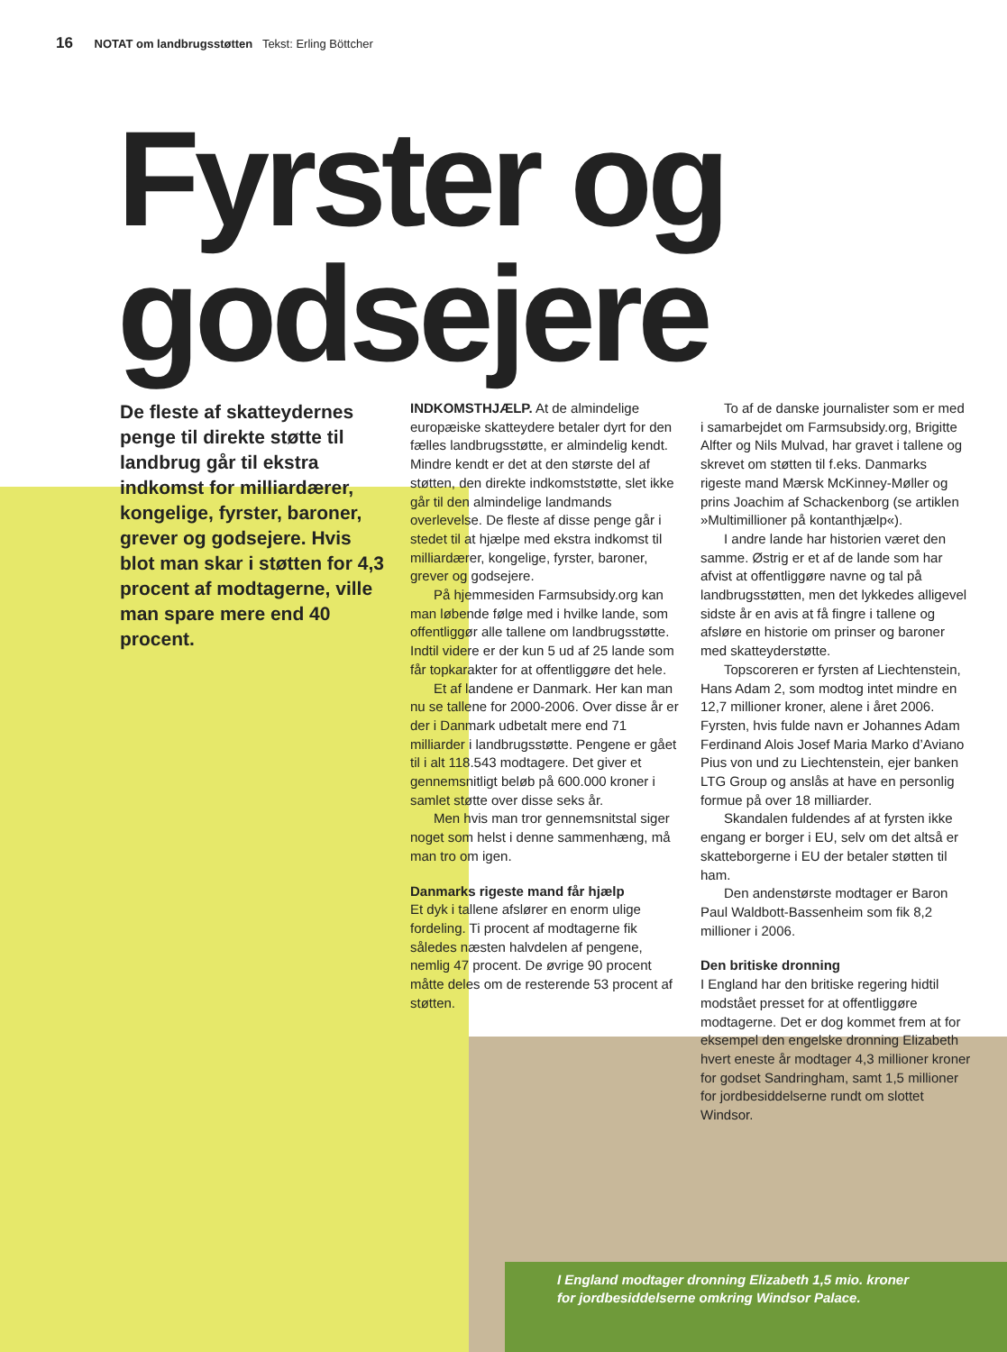16 NOTAT om landbrugsstøtten Tekst: Erling Böttcher
Fyrster og godsejere
De fleste af skatteydernes penge til direkte støtte til landbrug går til ekstra indkomst for milliardærer, kongelige, fyrster, baroner, grever og godsejere. Hvis blot man skar i støtten for 4,3 procent af modtagerne, ville man spare mere end 40 procent.
INDKOMSTHJÆLP. At de almindelige europæiske skatteydere betaler dyrt for den fælles landbrugsstøtte, er almindelig kendt. Mindre kendt er det at den største del af støtten, den direkte indkomststøtte, slet ikke går til den almindelige landmands overlevelse. De fleste af disse penge går i stedet til at hjælpe med ekstra indkomst til milliardærer, kongelige, fyrster, baroner, grever og godsejere.
På hjemmesiden Farmsubsidy.org kan man løbende følge med i hvilke lande, som offentliggør alle tallene om landbrugsstøtte. Indtil videre er der kun 5 ud af 25 lande som får topkarakter for at offentliggøre det hele.
Et af landene er Danmark. Her kan man nu se tallene for 2000-2006. Over disse år er der i Danmark udbetalt mere end 71 milliarder i landbrugsstøtte. Pengene er gået til i alt 118.543 modtagere. Det giver et gennemsnitligt beløb på 600.000 kroner i samlet støtte over disse seks år.
Men hvis man tror gennemsnitstal siger noget som helst i denne sammenhæng, må man tro om igen.
Danmarks rigeste mand får hjælp
Et dyk i tallene afslører en enorm ulige fordeling. Ti procent af modtagerne fik således næsten halvdelen af pengene, nemlig 47 procent. De øvrige 90 procent måtte deles om de resterende 53 procent af støtten.
To af de danske journalister som er med i samarbejdet om Farmsubsidy.org, Brigitte Alfter og Nils Mulvad, har gravet i tallene og skrevet om støtten til f.eks. Danmarks rigeste mand Mærsk McKinney-Møller og prins Joachim af Schackenborg (se artiklen »Multimillioner på kontanthjælp«).
I andre lande har historien været den samme. Østrig er et af de lande som har afvist at offentliggøre navne og tal på landbrugsstøtten, men det lykkedes alligevel sidste år en avis at få fingre i tallene og afsløre en historie om prinser og baroner med skatteyderstøtte.
Topscoreren er fyrsten af Liechtenstein, Hans Adam 2, som modtog intet mindre en 12,7 millioner kroner, alene i året 2006. Fyrsten, hvis fulde navn er Johannes Adam Ferdinand Alois Josef Maria Marko d’Aviano Pius von und zu Liechtenstein, ejer banken LTG Group og anslås at have en personlig formue på over 18 milliarder.
Skandalen fuldendes af at fyrsten ikke engang er borger i EU, selv om det altså er skatteborgerne i EU der betaler støtten til ham.
Den andenstørste modtager er Baron Paul Waldbott-Bassenheim som fik 8,2 millioner i 2006.
Den britiske dronning
I England har den britiske regering hidtil modstået presset for at offentliggøre modtagerne. Det er dog kommet frem at for eksempel den engelske dronning Elizabeth hvert eneste år modtager 4,3 millioner kroner for godset Sandringham, samt 1,5 millioner for jordbesiddelserne rundt om slottet Windsor.
I England modtager dronning Elizabeth 1,5 mio. kroner
for jordbesiddelserne omkring Windsor Palace.